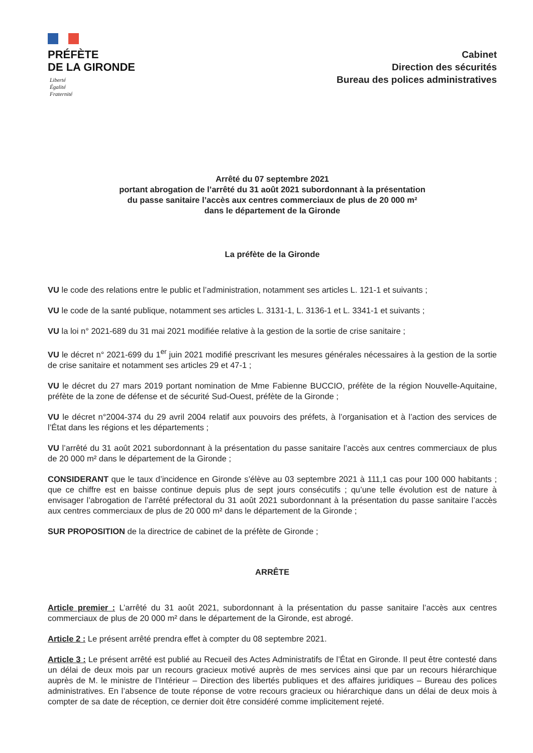PRÉFÈTE
DE LA GIRONDE
Liberté
Égalité
Fraternité
Cabinet
Direction des sécurités
Bureau des polices administratives
Arrêté du 07 septembre 2021
portant abrogation de l’arrêté du 31 août 2021 subordonnant à la présentation
du passe sanitaire l’accès aux centres commerciaux de plus de 20 000 m²
dans le département de la Gironde
La préfète de la Gironde
VU le code des relations entre le public et l’administration, notamment ses articles L. 121-1 et suivants ;
VU le code de la santé publique, notamment ses articles L. 3131-1, L. 3136-1 et L. 3341-1 et suivants ;
VU la loi n° 2021-689 du 31 mai 2021 modifiée relative à la gestion de la sortie de crise sanitaire ;
VU le décret n° 2021-699 du 1<sup>er</sup> juin 2021 modifié prescrivant les mesures générales nécessaires à la gestion de la sortie de crise sanitaire et notamment ses articles 29 et 47-1 ;
VU le décret du 27 mars 2019 portant nomination de Mme Fabienne BUCCIO, préfète de la région Nouvelle-Aquitaine, préfète de la zone de défense et de sécurité Sud-Ouest, préfète de la Gironde ;
VU le décret n°2004-374 du 29 avril 2004 relatif aux pouvoirs des préfets, à l’organisation et à l’action des services de l’État dans les régions et les départements ;
VU l’arrêté du 31 août 2021 subordonnant à la présentation du passe sanitaire l’accès aux centres commerciaux de plus de 20 000 m² dans le département de la Gironde ;
CONSIDERANT que le taux d’incidence en Gironde s’élève au 03 septembre 2021 à 111,1 cas pour 100 000 habitants ; que ce chiffre est en baisse continue depuis plus de sept jours consécutifs ; qu’une telle évolution est de nature à envisager l’abrogation de l’arrêté préfectoral du 31 août 2021 subordonnant à la présentation du passe sanitaire l’accès aux centres commerciaux de plus de 20 000 m² dans le département de la Gironde ;
SUR PROPOSITION de la directrice de cabinet de la préfète de Gironde ;
ARRÊTE
Article premier : L’arrêté du 31 août 2021, subordonnant à la présentation du passe sanitaire l’accès aux centres commerciaux de plus de 20 000 m² dans le département de la Gironde, est abrogé.
Article 2 : Le présent arrêté prendra effet à compter du 08 septembre 2021.
Article 3 : Le présent arrêté est publié au Recueil des Actes Administratifs de l’État en Gironde. Il peut être contesté dans un délai de deux mois par un recours gracieux motivé auprès de mes services ainsi que par un recours hiérarchique auprès de M. le ministre de l’Intérieur – Direction des libertés publiques et des affaires juridiques – Bureau des polices administratives. En l’absence de toute réponse de votre recours gracieux ou hiérarchique dans un délai de deux mois à compter de sa date de réception, ce dernier doit être considéré comme implicitement rejeté.